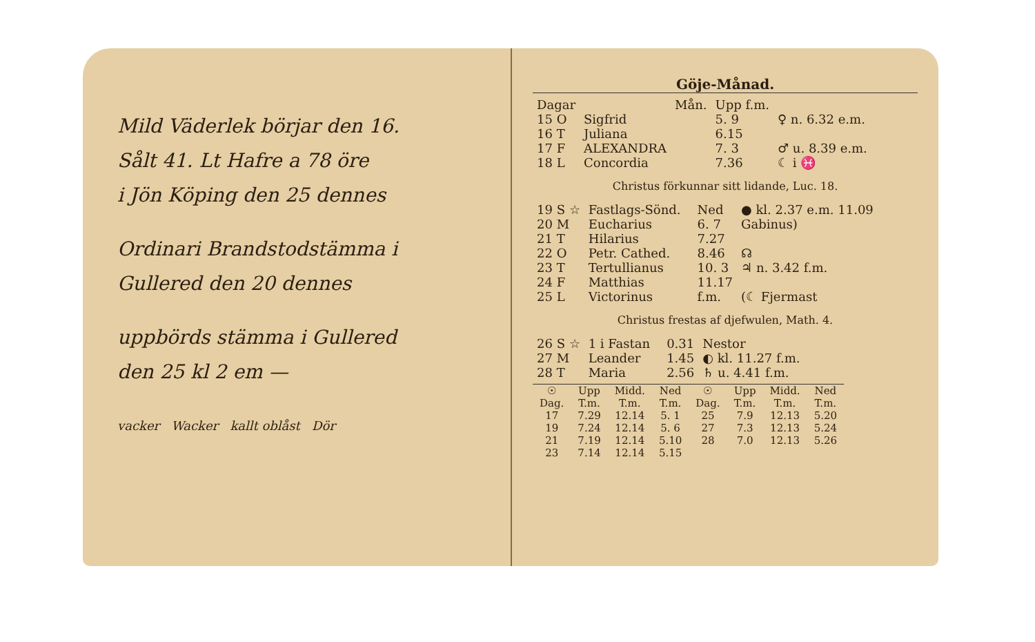Mild Väderlek börjar den 16.
Sålt 41. Lt Hafre a 78 öre
i Jön Köping den 25 dennes
Ordinari Brandstodstämma i
Gullered den 20 dennes
uppbörds stämma i Gullered
den 25 kl 2 em —
vacker Wacker kallt oblåst Dör
Göje-Månad.
| Dagar | | Mån. | Upp f.m. | |
| --- | --- | --- | --- | --- |
| 15 O | Sigfrid | | 5. 9 | ♀ n. 6.32 e.m. |
| 16 T | Juliana | | 6.15 | |
| 17 F | ALEXANDRA | | 7. 3 | ♂ u. 8.39 e.m. |
| 18 L | Concordia | | 7.36 | ☾ i ♓ |
Christus förkunnar sitt lidande, Luc. 18.
| 19 S ☆ | Fastlags-Sönd. | | Ned | ● kl. 2.37 e.m. 11.09 |
| 20 M | Eucharius | | 6. 7 | Gabinus) |
| 21 T | Hilarius | | 7.27 | |
| 22 O | Petr. Cathed. | | 8.46 | ☊ |
| 23 T | Tertullianus | | 10. 3 | ♃ n. 3.42 f.m. |
| 24 F | Matthias | | 11.17 | |
| 25 L | Victorinus | | f.m. | (☾ Fjermast |
Christus frestas af djefwulen, Math. 4.
| 26 S ☆ | 1 i Fastan | | 0.31 | Nestor |
| 27 M | Leander | | 1.45 | ◐ kl. 11.27 f.m. |
| 28 T | Maria | | 2.56 | ♄ u. 4.41 f.m. |
| ☉ Dag. | Upp T.m. | Midd. T.m. | Ned T.m. | ☉ Dag. | Upp T.m. | Midd. T.m. | Ned T.m. |
| --- | --- | --- | --- | --- | --- | --- | --- |
| 17 | 7.29 | 12.14 | 5. 1 | 25 | 7.9 | 12.13 | 5.20 |
| 19 | 7.24 | 12.14 | 5. 6 | 27 | 7.3 | 12.13 | 5.24 |
| 21 | 7.19 | 12.14 | 5.10 | 28 | 7.0 | 12.13 | 5.26 |
| 23 | 7.14 | 12.14 | 5.15 | | | | |